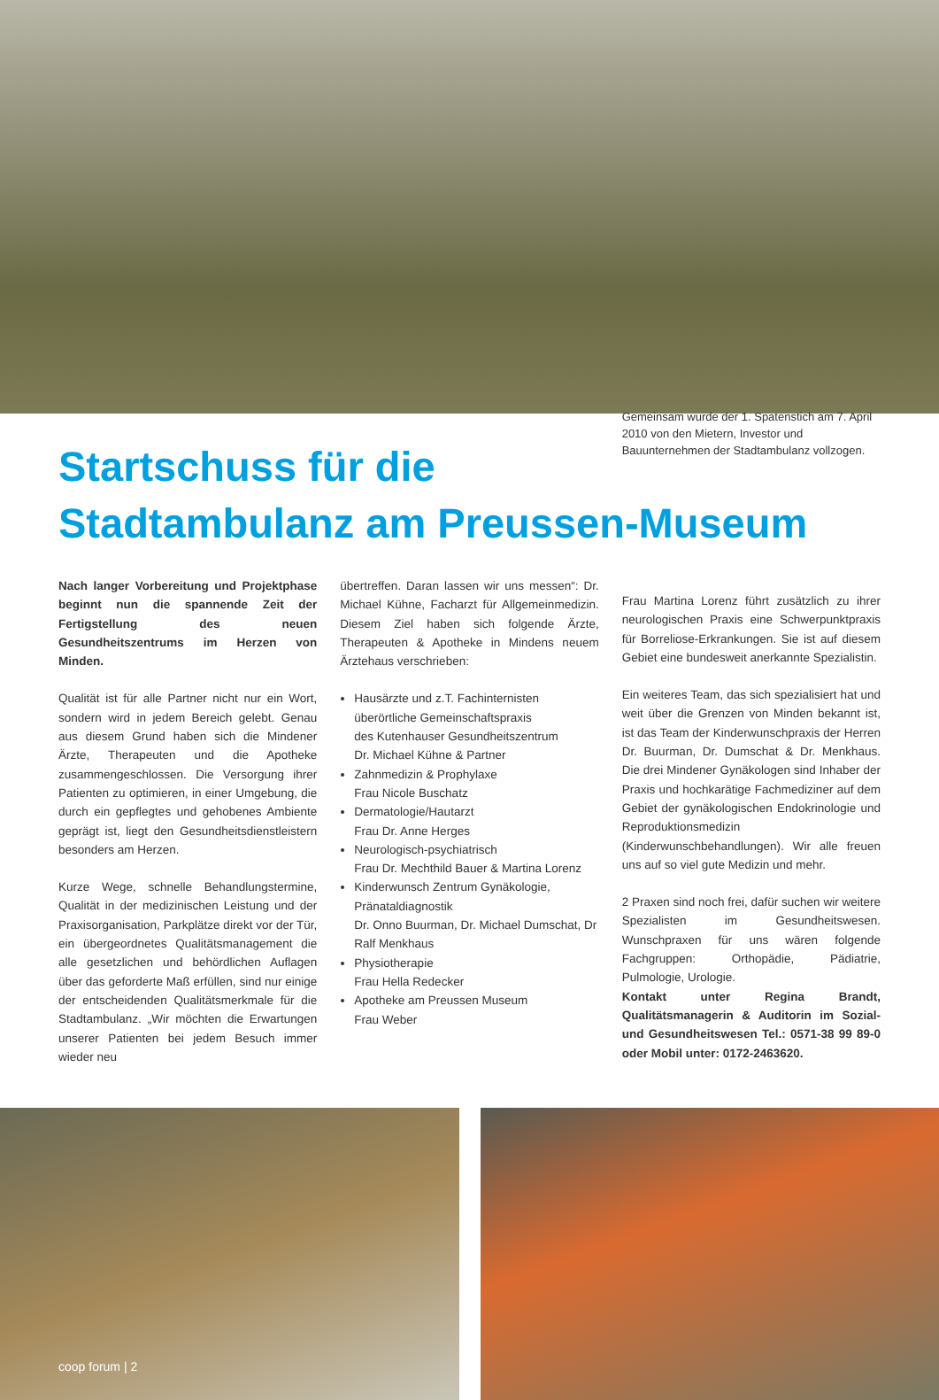Startschuss für die
Stadtambulanz am Preussen-Museum
Nach langer Vorbereitung und Projektphase beginnt nun die spannende Zeit der Fertigstellung des neuen Gesundheitszentrums im Herzen von Minden.
Qualität ist für alle Partner nicht nur ein Wort, sondern wird in jedem Bereich gelebt. Genau aus diesem Grund haben sich die Mindener Ärzte, Therapeuten und die Apotheke zusammengeschlossen. Die Versorgung ihrer Patienten zu optimieren, in einer Umgebung, die durch ein gepflegtes und gehobenes Ambiente geprägt ist, liegt den Gesundheitsdienstleistern besonders am Herzen.
Kurze Wege, schnelle Behandlungstermine, Qualität in der medizinischen Leistung und der Praxisorganisation, Parkplätze direkt vor der Tür, ein übergeordnetes Qualitätsmanagement die alle gesetzlichen und behördlichen Auflagen über das geforderte Maß erfüllen, sind nur einige der entscheidenden Qualitätsmerkmale für die Stadtambulanz. „Wir möchten die Erwartungen unserer Patienten bei jedem Besuch immer wieder neu
übertreffen. Daran lassen wir uns messen“: Dr. Michael Kühne, Facharzt für Allgemeinmedizin. Diesem Ziel haben sich folgende Ärzte, Therapeuten & Apotheke in Mindens neuem Ärztehaus verschrieben:
Hausärzte und z.T. Fachinternisten
überörtliche Gemeinschaftspraxis
des Kutenhauser Gesundheitszentrum
Dr. Michael Kühne & Partner
Zahnmedizin & Prophylaxe
Frau Nicole Buschatz
Dermatologie/Hautarzt
Frau Dr. Anne Herges
Neurologisch-psychiatrisch
Frau Dr. Mechthild Bauer & Martina Lorenz
Kinderwunsch Zentrum Gynäkologie, Pränataldiagnostik
Dr. Onno Buurman, Dr. Michael Dumschat, Dr Ralf Menkhaus
Physiotherapie
Frau Hella Redecker
Apotheke am Preussen Museum
Frau Weber
Gemeinsam wurde der 1. Spatenstich am 7. April 2010 von den Mietern, Investor und Bauunternehmen der Stadtambulanz vollzogen.
Frau Martina Lorenz führt zusätzlich zu ihrer neurologischen Praxis eine Schwerpunktpraxis für Borreliose-Erkrankungen. Sie ist auf diesem Gebiet eine bundesweit anerkannte Spezialistin.
Ein weiteres Team, das sich spezialisiert hat und weit über die Grenzen von Minden bekannt ist, ist das Team der Kinderwunschpraxis der Herren Dr. Buurman, Dr. Dumschat & Dr. Menkhaus. Die drei Mindener Gynäkologen sind Inhaber der Praxis und hochkarätige Fachmediziner auf dem Gebiet der gynäkologischen Endokrinologie und Reproduktionsmedizin (Kinderwunschbehandlungen). Wir alle freuen uns auf so viel gute Medizin und mehr.
2 Praxen sind noch frei, dafür suchen wir weitere Spezialisten im Gesundheitswesen. Wunschpraxen für uns wären folgende Fachgruppen: Orthopädie, Pädiatrie, Pulmologie, Urologie.
Kontakt unter Regina Brandt, Qualitätsmanagerin & Auditorin im Sozial- und Gesundheitswesen Tel.: 0571-38 99 89-0 oder Mobil unter: 0172-2463620.
coop forum | 2